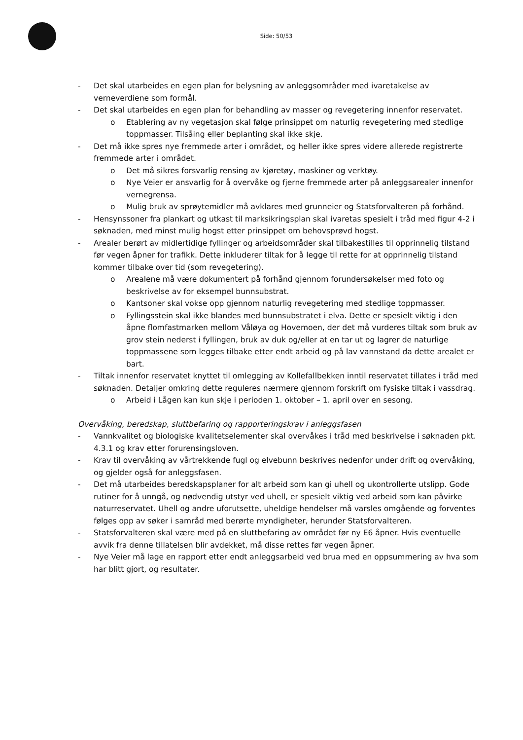Side: 50/53
- Det skal utarbeides en egen plan for belysning av anleggsområder med ivaretakelse av verneverdiene som formål.
- Det skal utarbeides en egen plan for behandling av masser og revegetering innenfor reservatet.
o Etablering av ny vegetasjon skal følge prinsippet om naturlig revegetering med stedlige toppmasser. Tilsåing eller beplanting skal ikke skje.
- Det må ikke spres nye fremmede arter i området, og heller ikke spres videre allerede registrerte fremmede arter i området.
o Det må sikres forsvarlig rensing av kjøretøy, maskiner og verktøy.
o Nye Veier er ansvarlig for å overvåke og fjerne fremmede arter på anleggsarealer innenfor vernegrensa.
o Mulig bruk av sprøytemidler må avklares med grunneier og Statsforvalteren på forhånd.
- Hensynssoner fra plankart og utkast til marksikringsplan skal ivaretas spesielt i tråd med figur 4-2 i søknaden, med minst mulig hogst etter prinsippet om behovsprøvd hogst.
- Arealer berørt av midlertidige fyllinger og arbeidsområder skal tilbakestilles til opprinnelig tilstand før vegen åpner for trafikk. Dette inkluderer tiltak for å legge til rette for at opprinnelig tilstand kommer tilbake over tid (som revegetering).
o Arealene må være dokumentert på forhånd gjennom forundersøkelser med foto og beskrivelse av for eksempel bunnsubstrat.
o Kantsoner skal vokse opp gjennom naturlig revegetering med stedlige toppmasser.
o Fyllingsstein skal ikke blandes med bunnsubstratet i elva. Dette er spesielt viktig i den åpne flomfastmarken mellom Våløya og Hovemoen, der det må vurderes tiltak som bruk av grov stein nederst i fyllingen, bruk av duk og/eller at en tar ut og lagrer de naturlige toppmassene som legges tilbake etter endt arbeid og på lav vannstand da dette arealet er bart.
- Tiltak innenfor reservatet knyttet til omlegging av Kollefallbekken inntil reservatet tillates i tråd med søknaden. Detaljer omkring dette reguleres nærmere gjennom forskrift om fysiske tiltak i vassdrag.
o Arbeid i Lågen kan kun skje i perioden 1. oktober – 1. april over en sesong.
Overvåking, beredskap, sluttbefaring og rapporteringskrav i anleggsfasen
- Vannkvalitet og biologiske kvalitetselementer skal overvåkes i tråd med beskrivelse i søknaden pkt. 4.3.1 og krav etter forurensingsloven.
- Krav til overvåking av vårtrekkende fugl og elvebunn beskrives nedenfor under drift og overvåking, og gjelder også for anleggsfasen.
- Det må utarbeides beredskapsplaner for alt arbeid som kan gi uhell og ukontrollerte utslipp. Gode rutiner for å unngå, og nødvendig utstyr ved uhell, er spesielt viktig ved arbeid som kan påvirke naturreservatet. Uhell og andre uforutsette, uheldige hendelser må varsles omgående og forventes følges opp av søker i samråd med berørte myndigheter, herunder Statsforvalteren.
- Statsforvalteren skal være med på en sluttbefaring av området før ny E6 åpner. Hvis eventuelle avvik fra denne tillatelsen blir avdekket, må disse rettes før vegen åpner.
- Nye Veier må lage en rapport etter endt anleggsarbeid ved brua med en oppsummering av hva som har blitt gjort, og resultater.